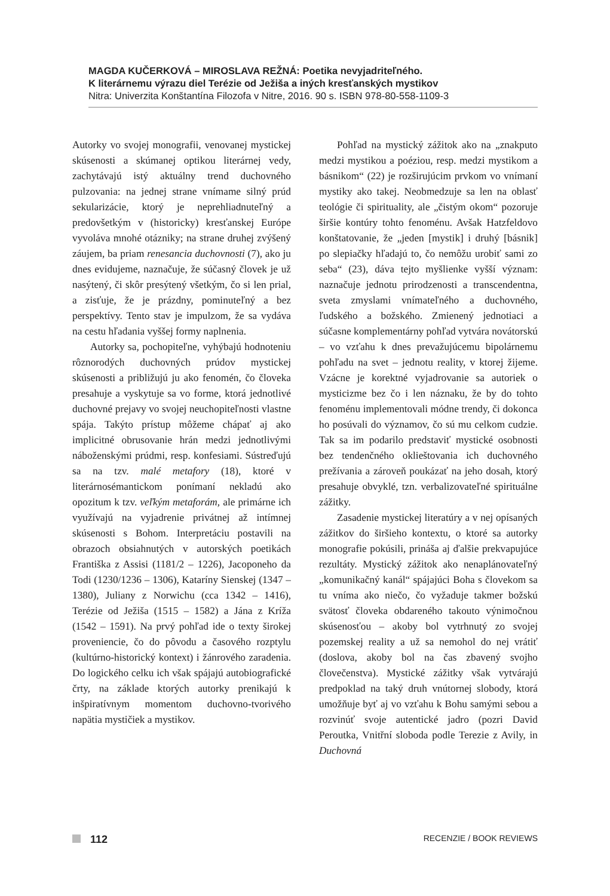MAGDA KUČERKOVÁ – MIROSLAVA REŽNÁ: Poetika nevyjadriteľného.
K literárnemu výrazu diel Terézie od Ježiša a iných kresťanských mystikov
Nitra: Univerzita Konštantína Filozofa v Nitre, 2016. 90 s. ISBN 978-80-558-1109-3
Autorky vo svojej monografii, venovanej mystickej skúsenosti a skúmanej optikou literárnej vedy, zachytávajú istý aktuálny trend duchovného pulzovania: na jednej strane vnímame silný prúd sekularizácie, ktorý je neprehliadnuteľný a predovšetkým v (historicky) kresťanskej Európe vyvoláva mnohé otázniky; na strane druhej zvýšený záujem, ba priam renesancia duchovnosti (7), ako ju dnes evidujeme, naznačuje, že súčasný človek je už nasýtený, či skôr presýtený všetkým, čo si len prial, a zisťuje, že je prázdny, pominuteľný a bez perspektívy. Tento stav je impulzom, že sa vydáva na cestu hľadania vyššej formy naplnenia.
Autorky sa, pochopiteľne, vyhýbajú hodnoteniu rôznorodých duchovných prúdov mystickej skúsenosti a približujú ju ako fenomén, čo človeka presahuje a vyskytuje sa vo forme, ktorá jednotlivé duchovné prejavy vo svojej neuchopiteľnosti vlastne spája. Takýto prístup môžeme chápať aj ako implicitné obrusovanie hrán medzi jednotlivými náboženskými prúdmi, resp. konfesiami. Sústreďujú sa na tzv. malé metafory (18), ktoré v literárnosémantickom ponímaní nekladú ako opozitum k tzv. veľkým metaforám, ale primárne ich využívajú na vyjadrenie privátnej až intímnej skúsenosti s Bohom. Interpretáciu postavili na obrazoch obsiahnutých v autorských poetikách Františka z Assisi (1181/2 – 1226), Jacoponeho da Todi (1230/1236 – 1306), Kataríny Sienskej (1347 – 1380), Juliany z Norwichu (cca 1342 – 1416), Terézie od Ježiša (1515 – 1582) a Jána z Kríža (1542 – 1591). Na prvý pohľad ide o texty širokej proveniencie, čo do pôvodu a časového rozptylu (kultúrno-historický kontext) i žánrového zaradenia. Do logického celku ich však spájajú autobiografické črty, na základe ktorých autorky prenikajú k inšpiratívnym momentom duchovno-tvorivého napätia mystičiek a mystikov.
Pohľad na mystický zážitok ako na „znakputo medzi mystikou a poéziou, resp. medzi mystikom a básnikom“ (22) je rozširujúcim prvkom vo vnímaní mystiky ako takej. Neobmedzuje sa len na oblasť teológie či spirituality, ale „čistým okom“ pozoruje širšie kontúry tohto fenoménu. Avšak Hatzfeldovo konštatovanie, že „jeden [mystik] i druhý [básnik] po slepiačky hľadajú to, čo nemôžu urobiť sami zo seba“ (23), dáva tejto myšlienke vyšší význam: naznačuje jednotu prirodzenosti a transcendentna, sveta zmyslami vnímateľného a duchovného, ľudského a božského. Zmienený jednotiaci a súčasne komplementárny pohľad vytvára novátorskú – vo vzťahu k dnes prevažujúcemu bipolárnemu pohľadu na svet – jednotu reality, v ktorej žijeme. Vzácne je korektné vyjadrovanie sa autoriek o mysticizme bez čo i len náznaku, že by do tohto fenoménu implementovali módne trendy, či dokonca ho posúvali do významov, čo sú mu celkom cudzie. Tak sa im podarilo predstaviť mystické osobnosti bez tendenčného oklieštovania ich duchovného prežívania a zároveň poukázať na jeho dosah, ktorý presahuje obvyklé, tzn. verbalizovateľné spirituálne zážitky.
Zasadenie mystickej literatúry a v nej opísaných zážitkov do širšieho kontextu, o ktoré sa autorky monografie pokúsili, prináša aj ďalšie prekvapujúce rezultáty. Mystický zážitok ako nenaplánovateľný „komunikačný kanál“ spájajúci Boha s človekom sa tu vníma ako niečo, čo vyžaduje takmer božskú svätosť človeka obdareného takouto výnimočnou skúsenosťou – akoby bol vytrhnutý zo svojej pozemskej reality a už sa nemohol do nej vrátiť (doslova, akoby bol na čas zbavený svojho človečenstva). Mystické zážitky však vytvárajú predpoklad na taký druh vnútornej slobody, ktorá umožňuje byť aj vo vzťahu k Bohu samými sebou a rozvinúť svoje autentické jadro (pozri David Peroutka, Vnitřní sloboda podle Terezie z Avily, in Duchovná
112
RECENZIE / BOOK REVIEWS